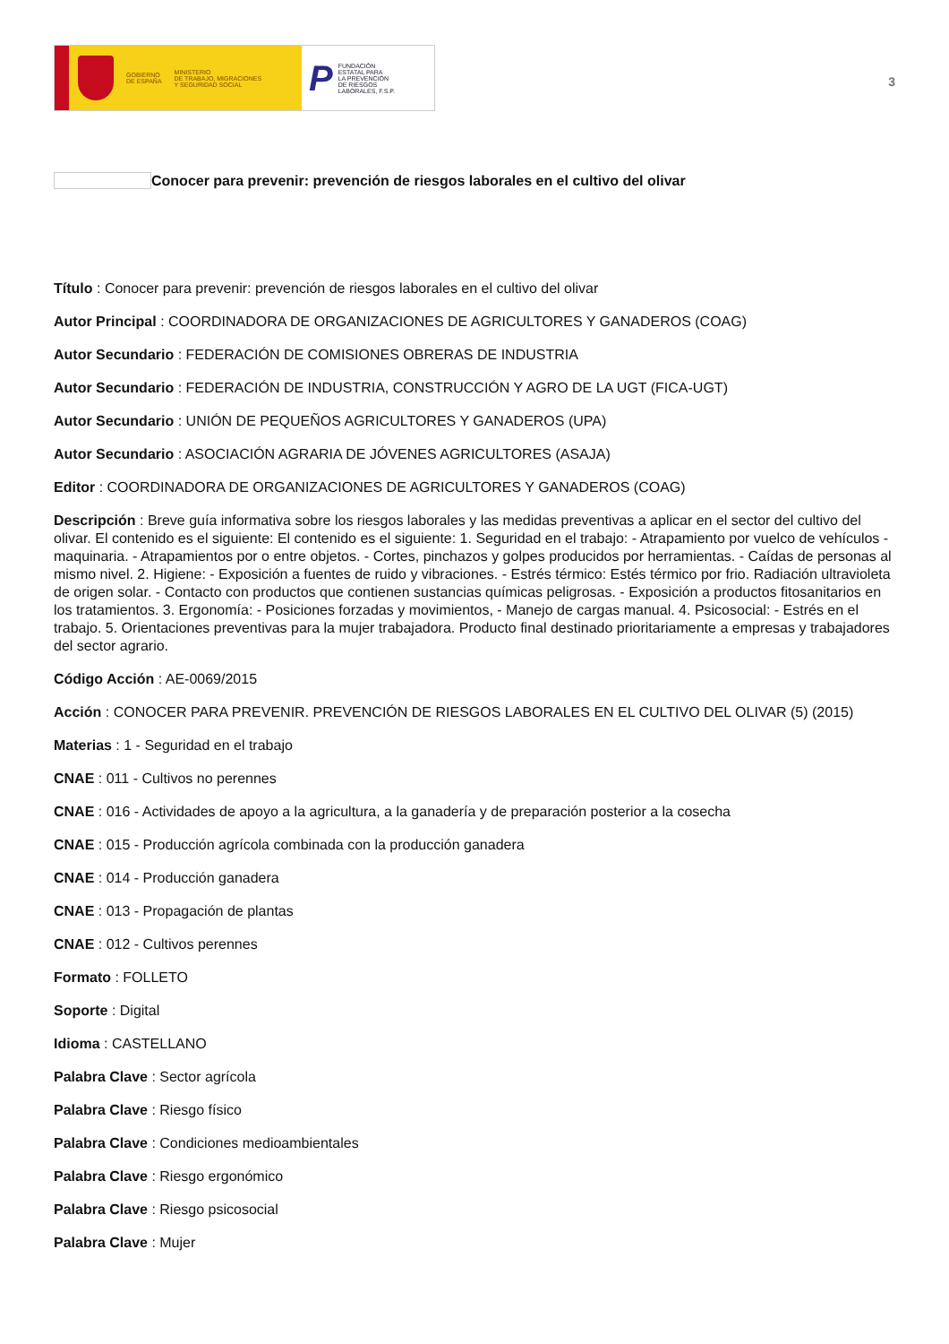GOBIERNO
DE ESPAÑA
MINISTERIO
DE TRABAJO, MIGRACIONES
Y SEGURIDAD SOCIAL
P
FUNDACIÓN
ESTATAL PARA
LA PREVENCIÓN
DE RIESGOS
LABORALES, F.S.P.
3
Conocer para prevenir: prevención de riesgos laborales en el cultivo del olivar
Título : Conocer para prevenir: prevención de riesgos laborales en el cultivo del olivar
Autor Principal : COORDINADORA DE ORGANIZACIONES DE AGRICULTORES Y GANADEROS (COAG)
Autor Secundario : FEDERACIÓN DE COMISIONES OBRERAS DE INDUSTRIA
Autor Secundario : FEDERACIÓN DE INDUSTRIA, CONSTRUCCIÓN Y AGRO DE LA UGT (FICA-UGT)
Autor Secundario : UNIÓN DE PEQUEÑOS AGRICULTORES Y GANADEROS (UPA)
Autor Secundario : ASOCIACIÓN AGRARIA DE JÓVENES AGRICULTORES (ASAJA)
Editor : COORDINADORA DE ORGANIZACIONES DE AGRICULTORES Y GANADEROS (COAG)
Descripción : Breve guía informativa sobre los riesgos laborales y las medidas preventivas a aplicar en el sector del cultivo del olivar. El contenido es el siguiente: El contenido es el siguiente: 1. Seguridad en el trabajo: - Atrapamiento por vuelco de vehículos - maquinaria. - Atrapamientos por o entre objetos. - Cortes, pinchazos y golpes producidos por herramientas. - Caídas de personas al mismo nivel. 2. Higiene: - Exposición a fuentes de ruido y vibraciones. - Estrés térmico: Estés térmico por frio. Radiación ultravioleta de origen solar. - Contacto con productos que contienen sustancias químicas peligrosas. - Exposición a productos fitosanitarios en los tratamientos. 3. Ergonomía: - Posiciones forzadas y movimientos, - Manejo de cargas manual. 4. Psicosocial: - Estrés en el trabajo. 5. Orientaciones preventivas para la mujer trabajadora. Producto final destinado prioritariamente a empresas y trabajadores del sector agrario.
Código Acción : AE-0069/2015
Acción : CONOCER PARA PREVENIR. PREVENCIÓN DE RIESGOS LABORALES EN EL CULTIVO DEL OLIVAR (5) (2015)
Materias : 1 - Seguridad en el trabajo
CNAE : 011 - Cultivos no perennes
CNAE : 016 - Actividades de apoyo a la agricultura, a la ganadería y de preparación posterior a la cosecha
CNAE : 015 - Producción agrícola combinada con la producción ganadera
CNAE : 014 - Producción ganadera
CNAE : 013 - Propagación de plantas
CNAE : 012 - Cultivos perennes
Formato : FOLLETO
Soporte : Digital
Idioma : CASTELLANO
Palabra Clave : Sector agrícola
Palabra Clave : Riesgo físico
Palabra Clave : Condiciones medioambientales
Palabra Clave : Riesgo ergonómico
Palabra Clave : Riesgo psicosocial
Palabra Clave : Mujer